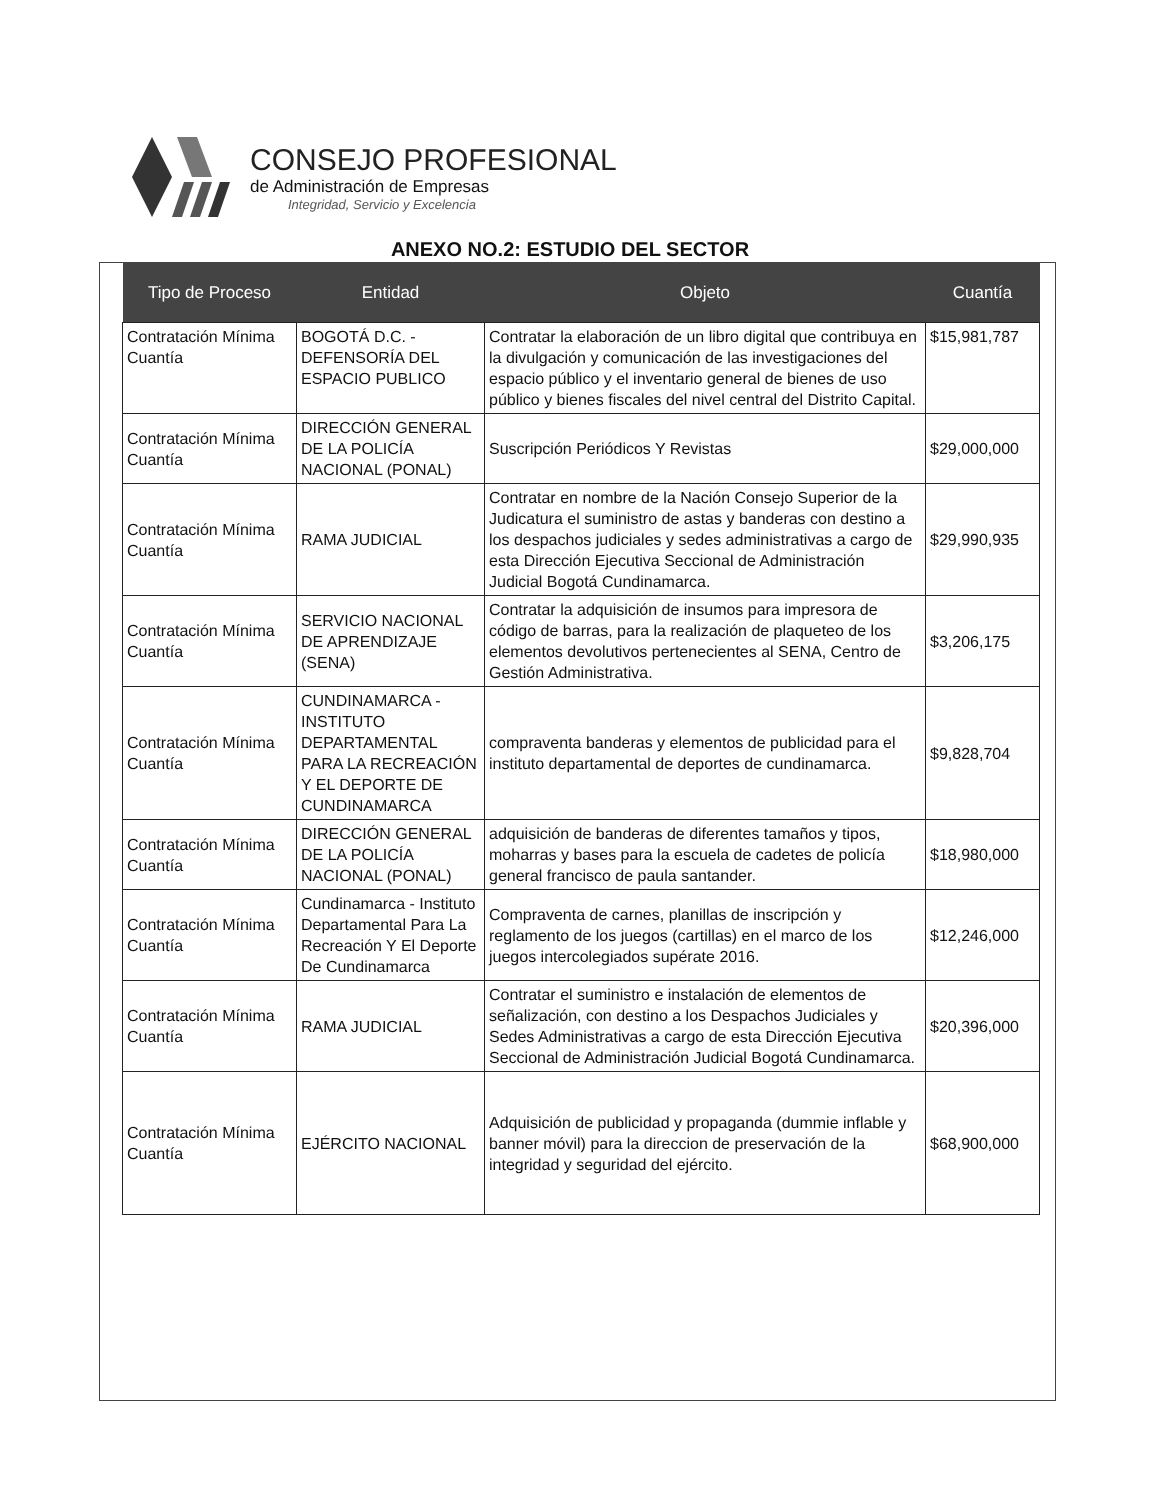CONSEJO PROFESIONAL
de Administración de Empresas
Integridad, Servicio y Excelencia
ANEXO NO.2: ESTUDIO DEL SECTOR
| Tipo de Proceso | Entidad | Objeto | Cuantía |
| --- | --- | --- | --- |
| Contratación Mínima Cuantía | BOGOTÁ D.C. - DEFENSORÍA DEL ESPACIO PUBLICO | Contratar la elaboración de un libro digital que contribuya en la divulgación y comunicación de las investigaciones del espacio público y el inventario general de bienes de uso público y bienes fiscales del nivel central del Distrito Capital. | $15,981,787 |
| Contratación Mínima Cuantía | DIRECCIÓN GENERAL DE LA POLICÍA NACIONAL (PONAL) | Suscripción Periódicos Y Revistas | $29,000,000 |
| Contratación Mínima Cuantía | RAMA JUDICIAL | Contratar en nombre de la Nación Consejo Superior de la Judicatura el suministro de astas y banderas con destino a los despachos judiciales y sedes administrativas a cargo de esta Dirección Ejecutiva Seccional de Administración Judicial Bogotá Cundinamarca. | $29,990,935 |
| Contratación Mínima Cuantía | SERVICIO NACIONAL DE APRENDIZAJE (SENA) | Contratar la adquisición de insumos para impresora de código de barras, para la realización de plaqueteo de los elementos devolutivos pertenecientes al SENA, Centro de Gestión Administrativa. | $3,206,175 |
| Contratación Mínima Cuantía | CUNDINAMARCA - INSTITUTO DEPARTAMENTAL PARA LA RECREACIÓN Y EL DEPORTE DE CUNDINAMARCA | compraventa banderas y elementos de publicidad para el instituto departamental de deportes de cundinamarca. | $9,828,704 |
| Contratación Mínima Cuantía | DIRECCIÓN GENERAL DE LA POLICÍA NACIONAL (PONAL) | adquisición de banderas de diferentes tamaños y tipos, moharras y bases para la escuela de cadetes de policía general francisco de paula santander. | $18,980,000 |
| Contratación Mínima Cuantía | Cundinamarca - Instituto Departamental Para La Recreación Y El Deporte De Cundinamarca | Compraventa de carnes, planillas de inscripción y reglamento de los juegos (cartillas) en el marco de los juegos intercolegiados supérate 2016. | $12,246,000 |
| Contratación Mínima Cuantía | RAMA JUDICIAL | Contratar el suministro e instalación de elementos de señalización, con destino a los Despachos Judiciales y Sedes Administrativas a cargo de esta Dirección Ejecutiva Seccional de Administración Judicial Bogotá Cundinamarca. | $20,396,000 |
| Contratación Mínima Cuantía | EJÉRCITO NACIONAL | Adquisición de publicidad y propaganda (dummie inflable y banner móvil) para la direccion de preservación de la integridad y seguridad del ejército. | $68,900,000 |